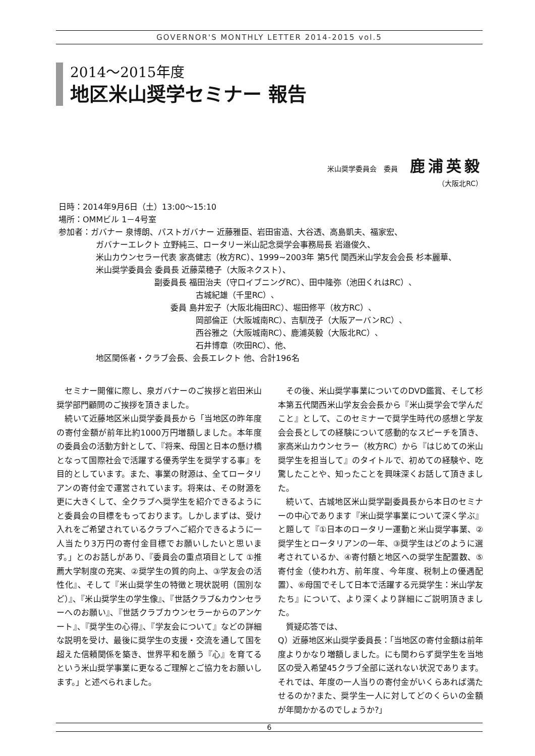GOVERNOR'S MONTHLY LETTER 2014-2015 vol.5
2014～2015年度
地区米山奨学セミナー 報告
米山奨学委員会　委員 鹿浦英毅
（大阪北RC）
日時：2014年9月6日（土）13:00～15:10
場所：OMMビル 1－4号室
参加者：ガバナー 泉博朗、パストガバナー 近藤雅臣、岩田宙造、大谷透、高島凱夫、福家宏、
ガバナーエレクト 立野純三、ロータリー米山記念奨学会事務局長 岩邉俊久、
米山カウンセラー代表 家高健志（枚方RC）、1999~2003年 第5代 関西米山学友会会長 杉本麗華、
米山奨学委員会 委員長 近藤菜穂子（大阪ネクスト）、
副委員長 福田治夫（守口イブニングRC）、田中隆弥（池田くれはRC）、
古城紀雄（千里RC）、
　　委員 島井宏子（大阪北梅田RC）、堀田修平（枚方RC）、
岡部倫正（大阪城南RC）、吉馴茂子（大阪アーバンRC）、
西谷雅之（大阪城南RC）、鹿浦英毅（大阪北RC）、
石井博章（吹田RC）、他、
地区関係者・クラブ会長、会長エレクト 他、合計196名
　セミナー開催に際し、泉ガバナーのご挨拶と岩田米山奨学部門顧問のご挨拶を頂きました。
　続いて近藤地区米山奨学委員長から「当地区の昨年度の寄付金額が前年比約1000万円増額しました。本年度の委員会の活動方針として、『将来、母国と日本の懸け橋となって国際社会で活躍する優秀学生を奨学する事』を目的としています。また、事業の財源は、全てロータリアンの寄付金で運営されています。将来は、その財源を更に大きくして、全クラブへ奨学生を紹介できるようにと委員会の目標をもっております。しかしまずは、受け入れをご希望されているクラブへご紹介できるように一人当たり3万円の寄付金目標でお願いしたいと思います。」とのお話しがあり、『委員会の重点項目として ①推薦大学制度の充実、②奨学生の質的向上、③学友会の活性化』、そして『米山奨学生の特徴と現状説明（国別など）』、『米山奨学生の学生像』、『世話クラブ&カウンセラーへのお願い』、『世話クラブカウンセラーからのアンケート』、『奨学生の心得』、『学友会について』などの詳細な説明を受け、最後に奨学生の支援・交流を通して国を超えた信頼関係を築き、世界平和を願う『心』を育てるという米山奨学事業に更なるご理解とご協力をお願いします。」と述べられました。
　その後、米山奨学事業についてのDVD鑑賞、そして杉本第五代関西米山学友会会長から『米山奨学会で学んだこと』として、このセミナーで奨学生時代の感想と学友会会長としての経験について感動的なスピーチを頂き、家高米山カウンセラー（枚方RC）から『はじめての米山奨学生を担当して』のタイトルで、初めての経験や、吃驚したことや、知ったことを興味深くお話して頂きました。
　続いて、古城地区米山奨学副委員長から本日のセミナーの中心であります『米山奨学事業について深く学ぶ』と題して『①日本のロータリー運動と米山奨学事業、②奨学生とロータリアンの一年、③奨学生はどのように選考されているか、④寄付額と地区への奨学生配置数、⑤寄付金（使われ方、前年度、今年度、税制上の優遇配置）、⑥母国でそして日本で活躍する元奨学生：米山学友たち』について、より深くより詳細にご説明頂きました。
　質疑応答では、
Q）近藤地区米山奨学委員長：「当地区の寄付金額は前年度よりかなり増額しました。にも関わらず奨学生を当地区の受入希望45クラブ全部に送れない状況であります。それでは、年度の一人当りの寄付金がいくらあれば満たせるのか?また、奨学生一人に対してどのくらいの金額が年間かかるのでしょうか?」
6